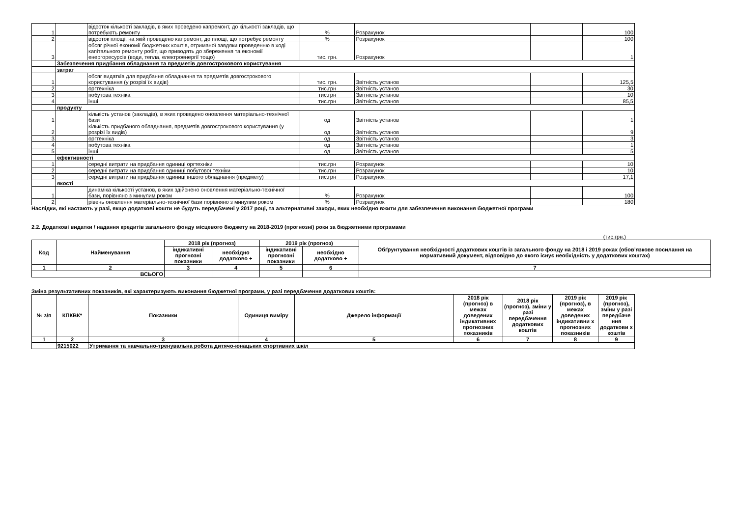| 1 | | відсоток кількості закладів, в яких проведено капремонт, до кількості закладів, що потребують ремонту | % | Розрахунок | | 100 |
| 2 | | відсоток площі, на якій проведено капремонт, до площі, що потребує ремонту | % | Розрахунок | | 100 |
| 3 | | обсяг річної економії бюджетних коштів, отриманої завдяки проведенню в ході капітального ремонту робіт, що приводять до збереження та економії енергоресурсів (води, тепла, електроенергії тощо) | тис. грн. | Розрахунок | | 1 |
| | Забезпечення придбання обладнання та предметів довгострокового користування | | | | | |
| | затрат | | | | | |
| 1 | | обсяг видатків для придбання обладнання та предметів довгострокового користування (у розрізі їх видів) | тис. грн. | Звітність установ | | 125,5 |
| 2 | | оргтехніка | тис.грн | Звітність установ | | 30 |
| 3 | | побутова техніка | тис.грн | Звітність установ | | 10 |
| 4 | | інші | тис.грн | Звітність установ | | 85,5 |
| | продукту | | | | | |
| 1 | | кількість установ (закладів), в яких проведено оновлення матеріально-технічної бази | од | Звітність установ | | 1 |
| 2 | | кількість придбаного обладнання, предметів довгострокового користування (у розрізі їх видів) | од | Звітність установ | | 9 |
| 3 | | оргтехніка | од | Звітність установ | | 3 |
| 4 | | побутова техніка | од | Звітність установ | | 1 |
| 5 | | інші | од | Звітність установ | | 5 |
| | ефективності | | | | | |
| 1 | | середні витрати на придбання одиниці оргтехніки | тис.грн | Розрахунок | | 10 |
| 2 | | середні витрати на придбання одиниці побутової техніки | тис.грн | Розрахунок | | 10 |
| 3 | | середні витрати на придбання одиниці іншого обладнання (предмету) | тис.грн | Розрахунок | | 17,1 |
| | якості | | | | | |
| 1 | | динаміка кількості установ, в яких здійснено оновлення матеріально-технічної бази, порівняно з минулим роком | % | Розрахунок | | 100 |
| 2 | | рівень оновлення матеріально-технічної бази порівняно з минулим роком | % | Розрахунок | | 180 |
Наслідки, які настають у разі, якщо додаткові кошти не будуть передбачені у 2017 році, та альтернативні заходи, яких необхідно вжити для забезпечення виконання бюджетної програми
2.2. Додаткові видатки / надання кредитів загального фонду місцевого бюджету на 2018-2019 (прогнозні) роки за бюджетними програмами
(тис.грн.)
| Код | Найменування | 2018 рік (прогноз) | | 2019 рік (прогноз) | | Обґрунтування необхідності додаткових коштів із загального фонду на 2018 і 2019 роках (обов’язкове посилання на нормативний документ, відповідно до якого існує необхідність у додаткових коштах) |
| --- | --- | --- | --- | --- | --- | --- |
| | | індикативні прогнозні показники | необхідно додатково + | індикативні прогнозні показники | необхідно додатково + | |
| 1 | 2 | 3 | 4 | 5 | 6 | 7 |
| ВСЬОГО | | | | | | |
Зміна результативних показників, які характеризують виконання бюджетної програми, у разі передбачення додаткових коштів:
| № з/п | КПКВК* | Показники | Одиниця виміру | Джерело інформації | 2018 рік (прогноз) в межах доведених індикативних прогнозних показників | 2018 рік (прогноз), зміни у разі передбачення додаткових коштів | 2019 рік (прогноз), в межах доведених індикативни х прогнозних показників | 2019 рік (прогноз), зміни у разі передбаче ння додаткови х коштів |
| --- | --- | --- | --- | --- | --- | --- | --- | --- |
| 1 | 2 | 3 | 4 | 5 | 6 | 7 | 8 | 9 |
| | 9215022 | Утримання та навчально-тренувальна робота дитячо-юнацьких спортивних шкіл | | | | | | |